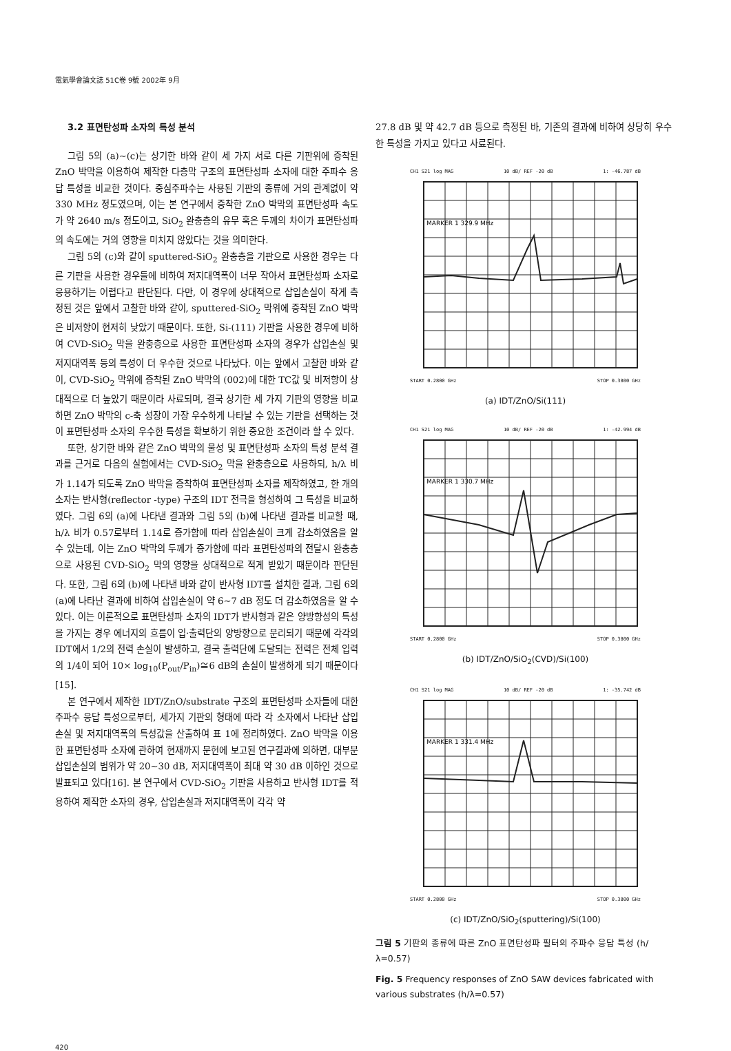電氣學會論文誌 51C卷 9號 2002年 9月
3.2 표면탄성파 소자의 특성 분석
그림 5의 (a)~(c)는 상기한 바와 같이 세 가지 서로 다른 기판위에 증착된 ZnO 박막을 이용하여 제작한 다층막 구조의 표면탄성파 소자에 대한 주파수 응답 특성을 비교한 것이다. 중심주파수는 사용된 기판의 종류에 거의 관계없이 약 330 MHz 정도였으며, 이는 본 연구에서 증착한 ZnO 박막의 표면탄성파 속도가 약 2640 m/s 정도이고, SiO<sub>2</sub> 완충층의 유무 혹은 두께의 차이가 표면탄성파의 속도에는 거의 영향을 미치지 않았다는 것을 의미한다.
그림 5의 (c)와 같이 sputtered-SiO<sub>2</sub> 완충층을 기판으로 사용한 경우는 다른 기판을 사용한 경우들에 비하여 저지대역폭이 너무 작아서 표면탄성파 소자로 응용하기는 어렵다고 판단된다. 다만, 이 경우에 상대적으로 삽입손실이 작게 측정된 것은 앞에서 고찰한 바와 같이, sputtered-SiO<sub>2</sub> 막위에 증착된 ZnO 박막은 비저항이 현저히 낮았기 때문이다. 또한, Si-(111) 기판을 사용한 경우에 비하여 CVD-SiO<sub>2</sub> 막을 완충층으로 사용한 표면탄성파 소자의 경우가 삽입손실 및 저지대역폭 등의 특성이 더 우수한 것으로 나타났다. 이는 앞에서 고찰한 바와 같이, CVD-SiO<sub>2</sub> 막위에 증착된 ZnO 박막의 (002)에 대한 TC값 및 비저항이 상대적으로 더 높았기 때문이라 사료되며, 결국 상기한 세 가지 기판의 영향을 비교하면 ZnO 박막의 c-축 성장이 가장 우수하게 나타날 수 있는 기판을 선택하는 것이 표면탄성파 소자의 우수한 특성을 확보하기 위한 중요한 조건이라 할 수 있다.
또한, 상기한 바와 같은 ZnO 박막의 물성 및 표면탄성파 소자의 특성 분석 결과를 근거로 다음의 실험에서는 CVD-SiO<sub>2</sub> 막을 완충층으로 사용하되, h/λ 비가 1.14가 되도록 ZnO 박막을 증착하여 표면탄성파 소자를 제작하였고, 한 개의 소자는 반사형(reflector -type) 구조의 IDT 전극을 형성하여 그 특성을 비교하였다. 그림 6의 (a)에 나타낸 결과와 그림 5의 (b)에 나타낸 결과를 비교할 때, h/λ 비가 0.57로부터 1.14로 증가함에 따라 삽입손실이 크게 감소하였음을 알 수 있는데, 이는 ZnO 박막의 두께가 증가함에 따라 표면탄성파의 전달시 완충층으로 사용된 CVD-SiO<sub>2</sub> 막의 영향을 상대적으로 적게 받았기 때문이라 판단된다. 또한, 그림 6의 (b)에 나타낸 바와 같이 반사형 IDT를 설치한 결과, 그림 6의 (a)에 나타난 결과에 비하여 삽입손실이 약 6~7 dB 정도 더 감소하였음을 알 수 있다. 이는 이론적으로 표면탄성파 소자의 IDT가 반사형과 같은 양방향성의 특성을 가지는 경우 에너지의 흐름이 입·출력단의 양방향으로 분리되기 때문에 각각의 IDT에서 1/2의 전력 손실이 발생하고, 결국 출력단에 도달되는 전력은 전체 입력의 1/4이 되어 10× log<sub>10</sub>(P<sub>out</sub>/P<sub>in</sub>)≅6 dB의 손실이 발생하게 되기 때문이다[15].
본 연구에서 제작한 IDT/ZnO/substrate 구조의 표면탄성파 소자들에 대한 주파수 응답 특성으로부터, 세가지 기판의 형태에 따라 각 소자에서 나타난 삽입손실 및 저지대역폭의 특성값을 산출하여 표 1에 정리하였다. ZnO 박막을 이용한 표면탄성파 소자에 관하여 현재까지 문헌에 보고된 연구결과에 의하면, 대부분 삽입손실의 범위가 약 20~30 dB, 저지대역폭이 최대 약 30 dB 이하인 것으로 발표되고 있다[16]. 본 연구에서 CVD-SiO<sub>2</sub> 기판을 사용하고 반사형 IDT를 적용하여 제작한 소자의 경우, 삽입손실과 저지대역폭이 각각 약
27.8 dB 및 약 42.7 dB 등으로 측정된 바, 기존의 결과에 비하여 상당히 우수한 특성을 가지고 있다고 사료된다.
CH1 S21 log MAG 10 dB/ REF -20 dB 1: -46.787 dB
MARKER 1 329.9 MHz
START 0.2800 GHz STOP 0.3800 GHz
(a) IDT/ZnO/Si(111)
CH1 S21 log MAG 10 dB/ REF -20 dB 1: -42.994 dB
MARKER 1 330.7 MHz
START 0.2800 GHz STOP 0.3800 GHz
(b) IDT/ZnO/SiO<sub>2</sub>(CVD)/Si(100)
CH1 S21 log MAG 10 dB/ REF -20 dB 1: -35.742 dB
MARKER 1 331.4 MHz
START 0.2800 GHz STOP 0.3800 GHz
(c) IDT/ZnO/SiO<sub>2</sub>(sputtering)/Si(100)
그림 5 기판의 종류에 따른 ZnO 표면탄성파 필터의 주파수 응답 특성 (h/λ=0.57)
Fig. 5 Frequency responses of ZnO SAW devices fabricated with various substrates (h/λ=0.57)
420